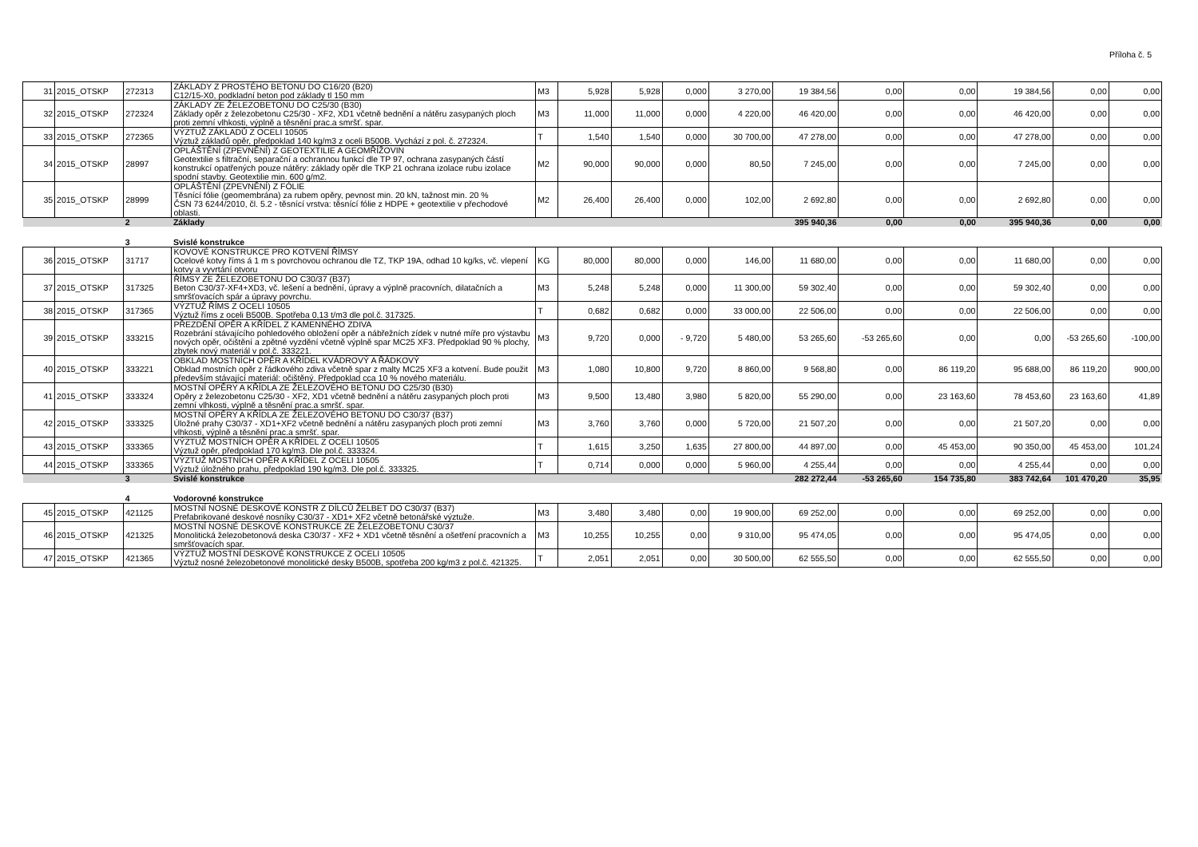Příloha č. 5
| 31 | 2015_OTSKP | 272313 | ZÁKLADY Z PROSTÉHO BETONU DO C16/20 (B20) C12/15-X0, podkladní beton pod základy tl 150 mm | M3 | 5,928 | 5,928 | 0,000 | 3 270,00 | 19 384,56 | 0,00 | 0,00 | 19 384,56 | 0,00 | 0,00 |
| 32 | 2015_OTSKP | 272324 | ZÁKLADY ZE ŽELEZOBETONU DO C25/30 (B30) Základy opěr z železobetonu C25/30 - XF2, XD1 včetně bednění a nátěru zasypaných ploch proti zemní vlhkosti, výplně a těsnění prac.a smršť. spar. | M3 | 11,000 | 11,000 | 0,000 | 4 220,00 | 46 420,00 | 0,00 | 0,00 | 46 420,00 | 0,00 | 0,00 |
| 33 | 2015_OTSKP | 272365 | VÝZTUŽ ZÁKLADŮ Z OCELI 10505 Výztuž základů opěr, předpoklad 140 kg/m3 z oceli B500B. Vychází z pol. č. 272324. | T | 1,540 | 1,540 | 0,000 | 30 700,00 | 47 278,00 | 0,00 | 0,00 | 47 278,00 | 0,00 | 0,00 |
| 34 | 2015_OTSKP | 28997 | OPLÁŠTĚNÍ (ZPEVNĚNÍ) Z GEOTEXTILIE A GEOMŘÍŽOVIN Geotextilie s filtrační, separační a ochrannou funkcí dle TP 97, ochrana zasypaných částí konstrukcí opatřených pouze nátěry: základy opěr dle TKP 21 ochrana izolace rubu izolace spodní stavby. Geotextilie min. 600 g/m2. | M2 | 90,000 | 90,000 | 0,000 | 80,50 | 7 245,00 | 0,00 | 0,00 | 7 245,00 | 0,00 | 0,00 |
| 35 | 2015_OTSKP | 28999 | OPLÁŠTĚNÍ (ZPEVNĚNÍ) Z FÓLIE Těsnící fólie (geomembrána) za rubem opěry, pevnost min. 20 kN, tažnost min. 20 % ČSN 73 6244/2010, čl. 5.2 - těsnící vrstva: těsnící fólie z HDPE + geotextilie v přechodové oblasti. | M2 | 26,400 | 26,400 | 0,000 | 102,00 | 2 692,80 | 0,00 | 0,00 | 2 692,80 | 0,00 | 0,00 |
| | | 2 | Základy | | | | | | 395 940,36 | 0,00 | 0,00 | 395 940,36 | 0,00 | 0,00 |
| | | 3 | Svislé konstrukce | | | | | | | | | | | |
| 36 | 2015_OTSKP | 31717 | KOVOVÉ KONSTRUKCE PRO KOTVENÍ ŘÍMSY Ocelové kotvy říms á 1 m s povrchovou ochranou dle TZ, TKP 19A, odhad 10 kg/ks, vč. vlepení kotvy a vyvrtání otvoru | KG | 80,000 | 80,000 | 0,000 | 146,00 | 11 680,00 | 0,00 | 0,00 | 11 680,00 | 0,00 | 0,00 |
| 37 | 2015_OTSKP | 317325 | ŘÍMSY ZE ŽELEZOBETONU DO C30/37 (B37) Beton C30/37-XF4+XD3, vč. lešení a bednění, úpravy a výplně pracovních, dilatačních a smršťovacích spár a úpravy povrchu. | M3 | 5,248 | 5,248 | 0,000 | 11 300,00 | 59 302,40 | 0,00 | 0,00 | 59 302,40 | 0,00 | 0,00 |
| 38 | 2015_OTSKP | 317365 | VÝZTUŽ ŘÍMS Z OCELI 10505 Výztuž říms z oceli B500B. Spotřeba 0,13 t/m3 dle pol.č. 317325. | T | 0,682 | 0,682 | 0,000 | 33 000,00 | 22 506,00 | 0,00 | 0,00 | 22 506,00 | 0,00 | 0,00 |
| 39 | 2015_OTSKP | 333215 | PŘEZDĚNÍ OPĚR A KŘÍDEL Z KAMENNÉHO ZDIVA Rozebrání stávajícího pohledového obložení opěr a nábřežních zídek v nutné míře pro výstavbu nových opěr, očištění a zpětné vyzdění včetně výplně spar MC25 XF3. Předpoklad 90 % plochy, zbytek nový materiál v pol.č. 333221. | M3 | 9,720 | 0,000 | - 9,720 | 5 480,00 | 53 265,60 | -53 265,60 | 0,00 | 0,00 | -53 265,60 | -100,00 |
| 40 | 2015_OTSKP | 333221 | OBKLAD MOSTNÍCH OPĚR A KŘÍDEL KVÁDROVÝ A ŘÁDKOVÝ Obklad mostních opěr z řádkového zdiva včetně spar z malty MC25 XF3 a kotvení. Bude použit především stávající materiál: očištěný. Předpoklad cca 10 % nového materiálu. | M3 | 1,080 | 10,800 | 9,720 | 8 860,00 | 9 568,80 | 0,00 | 86 119,20 | 95 688,00 | 86 119,20 | 900,00 |
| 41 | 2015_OTSKP | 333324 | MOSTNÍ OPĚRY A KŘÍDLA ZE ŽELEZOVÉHO BETONU DO C25/30 (B30) Opěry z železobetonu C25/30 - XF2, XD1 včetně bednění a nátěru zasypaných ploch proti zemní vlhkosti, výplně a těsnění prac.a smršť. spar. | M3 | 9,500 | 13,480 | 3,980 | 5 820,00 | 55 290,00 | 0,00 | 23 163,60 | 78 453,60 | 23 163,60 | 41,89 |
| 42 | 2015_OTSKP | 333325 | MOSTNÍ OPĚRY A KŘÍDLA ZE ŽELEZOVÉHO BETONU DO C30/37 (B37) Úložné prahy C30/37 - XD1+XF2 včetně bednění a nátěru zasypaných ploch proti zemní vlhkosti, výplně a těsnění prac.a smršť. spar. | M3 | 3,760 | 3,760 | 0,000 | 5 720,00 | 21 507,20 | 0,00 | 0,00 | 21 507,20 | 0,00 | 0,00 |
| 43 | 2015_OTSKP | 333365 | VÝZTUŽ MOSTNÍCH OPĚR A KŘÍDEL Z OCELI 10505 Výztuž opěr, předpoklad 170 kg/m3. Dle pol.č. 333324. | T | 1,615 | 3,250 | 1,635 | 27 800,00 | 44 897,00 | 0,00 | 45 453,00 | 90 350,00 | 45 453,00 | 101,24 |
| 44 | 2015_OTSKP | 333365 | VÝZTUŽ MOSTNÍCH OPĚR A KŘÍDEL Z OCELI 10505 Výztuž úložného prahu, předpoklad 190 kg/m3. Dle pol.č. 333325. | T | 0,714 | 0,000 | 0,000 | 5 960,00 | 4 255,44 | 0,00 | 0,00 | 4 255,44 | 0,00 | 0,00 |
| | | 3 | Svislé konstrukce | | | | | | 282 272,44 | -53 265,60 | 154 735,80 | 383 742,64 | 101 470,20 | 35,95 |
| | | 4 | Vodorovné konstrukce | | | | | | | | | | | |
| 45 | 2015_OTSKP | 421125 | MOSTNÍ NOSNÉ DESKOVÉ KONSTR Z DÍLCŮ ŽELBET DO C30/37 (B37) Prefabrikované deskové nosníky C30/37 - XD1+ XF2 včetně betonářské výztuže. | M3 | 3,480 | 3,480 | 0,00 | 19 900,00 | 69 252,00 | 0,00 | 0,00 | 69 252,00 | 0,00 | 0,00 |
| 46 | 2015_OTSKP | 421325 | MOSTNÍ NOSNÉ DESKOVÉ KONSTRUKCE ZE ŽELEZOBETONU C30/37 Monolitická železobetonová deska C30/37 - XF2 + XD1 včetně těsnění a ošetření pracovních a smršťovacích spar. | M3 | 10,255 | 10,255 | 0,00 | 9 310,00 | 95 474,05 | 0,00 | 0,00 | 95 474,05 | 0,00 | 0,00 |
| 47 | 2015_OTSKP | 421365 | VÝZTUŽ MOSTNÍ DESKOVÉ KONSTRUKCE Z OCELI 10505 Výztuž nosné železobetonové monolitické desky B500B, spotřeba 200 kg/m3 z pol.č. 421325. | T | 2,051 | 2,051 | 0,00 | 30 500,00 | 62 555,50 | 0,00 | 0,00 | 62 555,50 | 0,00 | 0,00 |